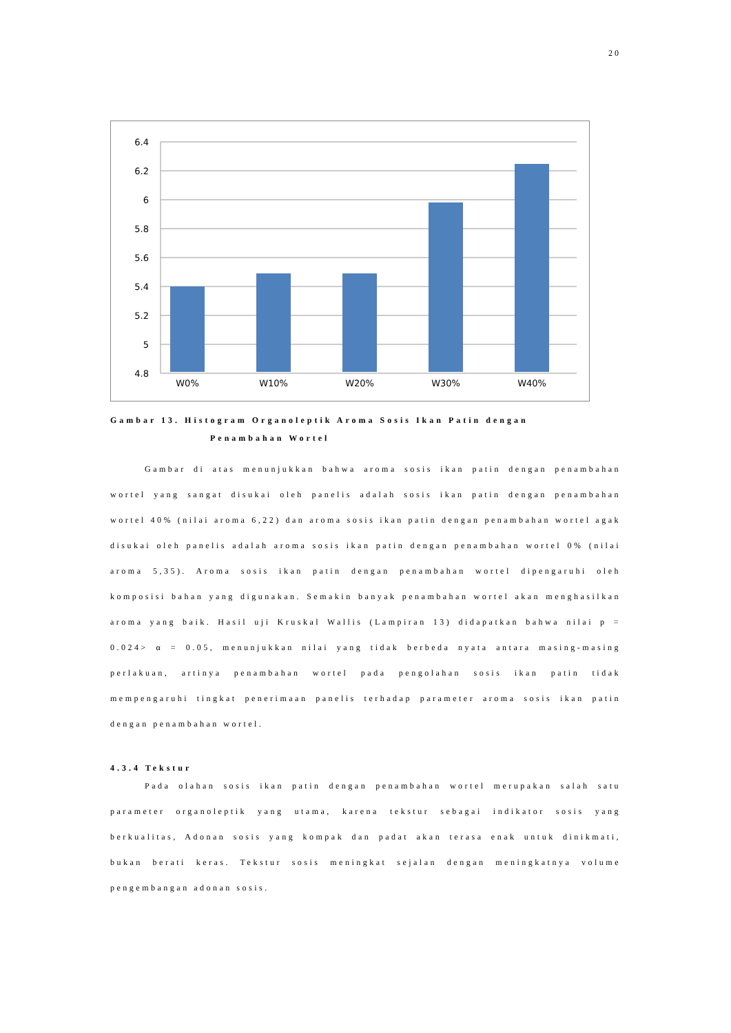20
6.4
6.2
6
5.8
5.6
5.4
5.2
5
4.8
W0%
W10%
W20%
W30%
W40%
Gambar 13. Histogram Organoleptik Aroma Sosis Ikan Patin dengan
Penambahan Wortel
Gambar di atas menunjukkan bahwa aroma sosis ikan patin dengan penambahan wortel yang sangat disukai oleh panelis adalah sosis ikan patin dengan penambahan wortel 40% (nilai aroma 6,22) dan aroma sosis ikan patin dengan penambahan wortel agak disukai oleh panelis adalah aroma sosis ikan patin dengan penambahan wortel 0% (nilai aroma 5,35). Aroma sosis ikan patin dengan penambahan wortel dipengaruhi oleh komposisi bahan yang digunakan. Semakin banyak penambahan wortel akan menghasilkan aroma yang baik. Hasil uji Kruskal Wallis (Lampiran 13) didapatkan bahwa nilai p = 0.024> α = 0.05, menunjukkan nilai yang tidak berbeda nyata antara masing-masing perlakuan, artinya penambahan wortel pada pengolahan sosis ikan patin tidak mempengaruhi tingkat penerimaan panelis terhadap parameter aroma sosis ikan patin dengan penambahan wortel.
4.3.4 Tekstur
Pada olahan sosis ikan patin dengan penambahan wortel merupakan salah satu parameter organoleptik yang utama, karena tekstur sebagai indikator sosis yang berkualitas, Adonan sosis yang kompak dan padat akan terasa enak untuk dinikmati, bukan berati keras. Tekstur sosis meningkat sejalan dengan meningkatnya volume pengembangan adonan sosis.